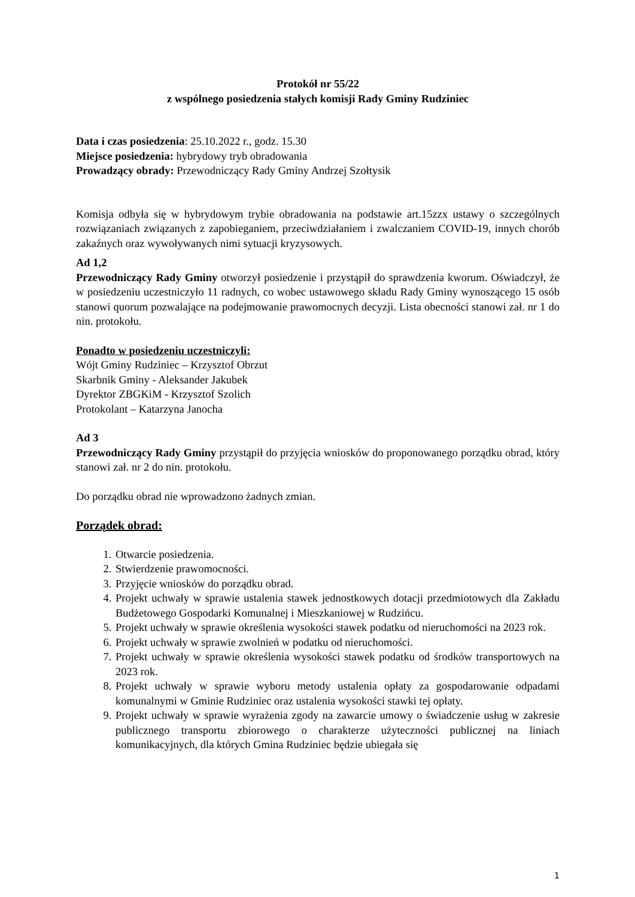Protokół nr 55/22
z wspólnego posiedzenia stałych komisji Rady Gminy Rudziniec
Data i czas posiedzenia: 25.10.2022 r., godz. 15.30
Miejsce posiedzenia: hybrydowy tryb obradowania
Prowadzący obrady: Przewodniczący Rady Gminy Andrzej Szołtysik
Komisja odbyła się w hybrydowym trybie obradowania na podstawie art.15zzx ustawy o szczególnych rozwiązaniach związanych z zapobieganiem, przeciwdziałaniem i zwalczaniem COVID-19, innych chorób zakaźnych oraz wywoływanych nimi sytuacji kryzysowych.
Ad 1,2
Przewodniczący Rady Gminy otworzył posiedzenie i przystąpił do sprawdzenia kworum. Oświadczył, że w posiedzeniu uczestniczyło 11 radnych, co wobec ustawowego składu Rady Gminy wynoszącego 15 osób stanowi quorum pozwalające na podejmowanie prawomocnych decyzji. Lista obecności stanowi zał. nr 1 do nin. protokołu.
Ponadto w posiedzeniu uczestniczyli:
Wójt Gminy Rudziniec – Krzysztof Obrzut
Skarbnik Gminy - Aleksander Jakubek
Dyrektor ZBGKiM - Krzysztof Szolich
Protokolant – Katarzyna Janocha
Ad 3
Przewodniczący Rady Gminy przystąpił do przyjęcia wniosków do proponowanego porządku obrad, który stanowi zał. nr 2 do nin. protokołu.
Do porządku obrad nie wprowadzono żadnych zmian.
Porządek obrad:
1. Otwarcie posiedzenia.
2. Stwierdzenie prawomocności.
3. Przyjęcie wniosków do porządku obrad.
4. Projekt uchwały w sprawie ustalenia stawek jednostkowych dotacji przedmiotowych dla Zakładu Budżetowego Gospodarki Komunalnej i Mieszkaniowej w Rudzińcu.
5. Projekt uchwały w sprawie określenia wysokości stawek podatku od nieruchomości na 2023 rok.
6. Projekt uchwały w sprawie zwolnień w podatku od nieruchomości.
7. Projekt uchwały w sprawie określenia wysokości stawek podatku od środków transportowych na 2023 rok.
8. Projekt uchwały w sprawie wyboru metody ustalenia opłaty za gospodarowanie odpadami komunalnymi w Gminie Rudziniec oraz ustalenia wysokości stawki tej opłaty.
9. Projekt uchwały w sprawie wyrażenia zgody na zawarcie umowy o świadczenie usług w zakresie publicznego transportu zbiorowego o charakterze użyteczności publicznej na liniach komunikacyjnych, dla których Gmina Rudziniec będzie ubiegała się
1